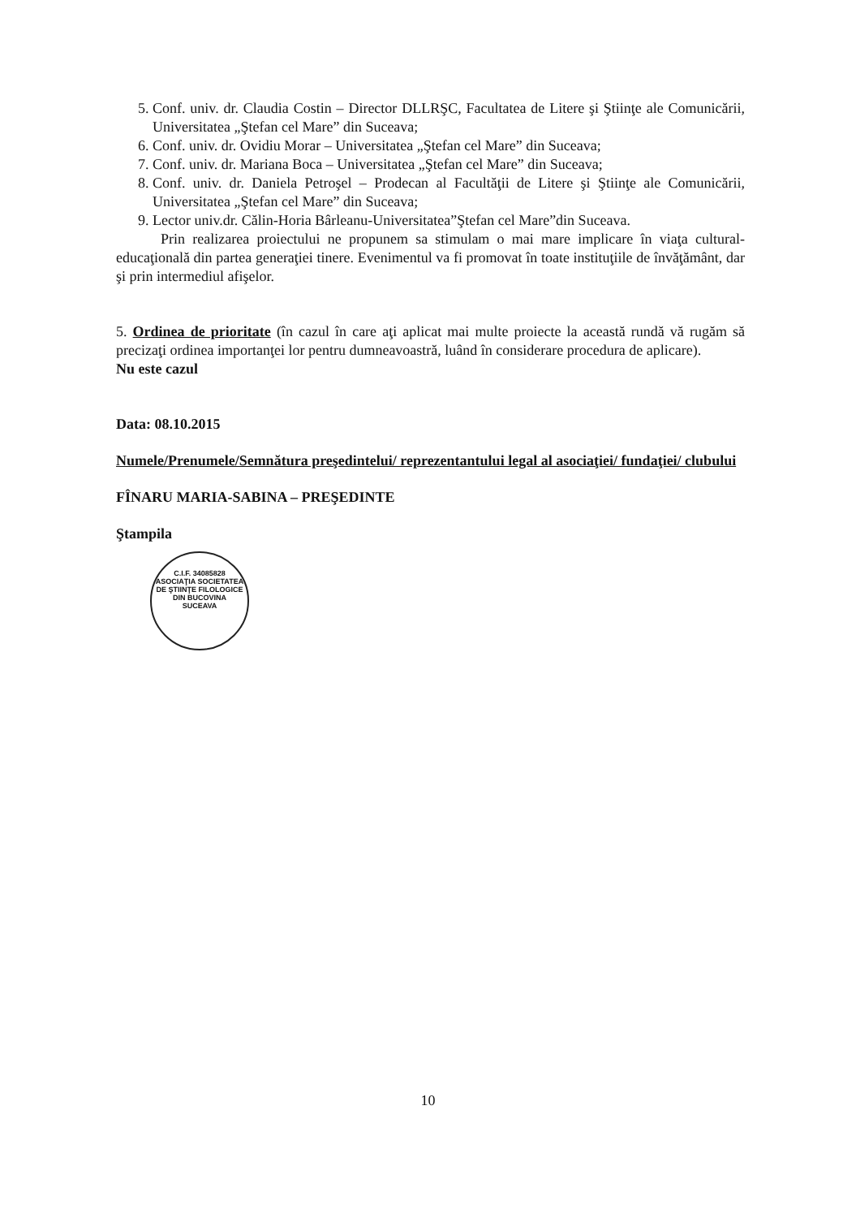5. Conf. univ. dr. Claudia Costin – Director DLLRŞC, Facultatea de Litere şi Ştiinţe ale Comunicării, Universitatea „Ştefan cel Mare” din Suceava;
6. Conf. univ. dr. Ovidiu Morar – Universitatea „Ştefan cel Mare” din Suceava;
7. Conf. univ. dr. Mariana Boca – Universitatea „Ştefan cel Mare” din Suceava;
8. Conf. univ. dr. Daniela Petroşel – Prodecan al Facultăţii de Litere şi Ştiinţe ale Comunicării, Universitatea „Ştefan cel Mare” din Suceava;
9. Lector univ.dr. Călin-Horia Bârleanu-Universitatea”Ştefan cel Mare”din Suceava.
Prin realizarea proiectului ne propunem sa stimulam o mai mare implicare în viaţa cultural-educaţională din partea generaţiei tinere. Evenimentul va fi promovat în toate instituţiile de învăţământ, dar şi prin intermediul afişelor.
5. Ordinea de prioritate (în cazul în care aţi aplicat mai multe proiecte la această rundă vă rugăm să precizaţi ordinea importanţei lor pentru dumneavoastră, luând în considerare procedura de aplicare).
Nu este cazul
Data: 08.10.2015
Numele/Prenumele/Semnătura preşedintelui/ reprezentantului legal al asociaţiei/ fundaţiei/ clubului
FÎNARU MARIA-SABINA – PREŞEDINTE
Ştampila
C.I.F. 34085828
ASOCIAŢIA SOCIETATEA DE ŞTIINŢE FILOLOGICE DIN BUCOVINA
SUCEAVA
10